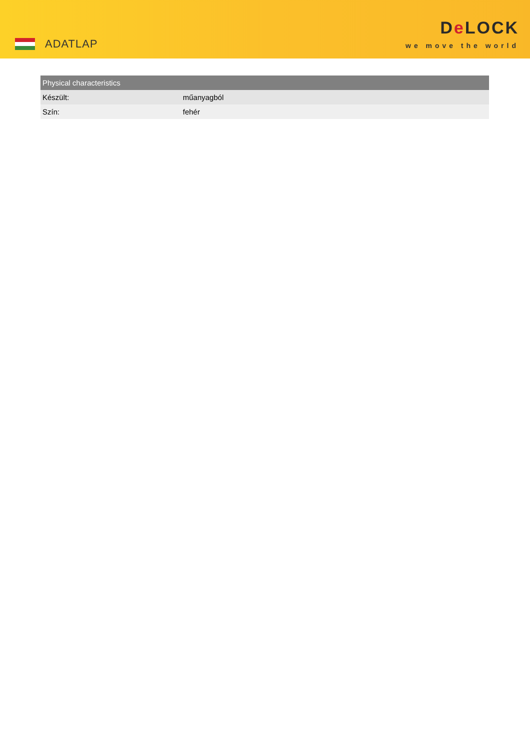ADATLAP
De LOCK
we move the world
| Physical characteristics | |
| --- | --- |
| Készült: | műanyagból |
| Szín: | fehér |